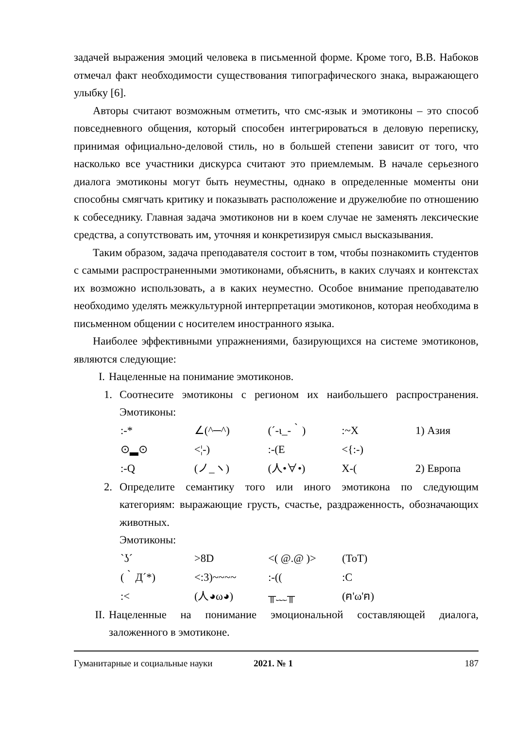задачей выражения эмоций человека в письменной форме. Кроме того, В.В. Набоков отмечал факт необходимости существования типографического знака, выражающего улыбку [6].
Авторы считают возможным отметить, что смс-язык и эмотиконы – это способ повседневного общения, который способен интегрироваться в деловую переписку, принимая официально-деловой стиль, но в большей степени зависит от того, что насколько все участники дискурса считают это приемлемым. В начале серьезного диалога эмотиконы могут быть неуместны, однако в определенные моменты они способны смягчать критику и показывать расположение и дружелюбие по отношению к собеседнику. Главная задача эмотиконов ни в коем случае не заменять лексические средства, а сопутствовать им, уточняя и конкретизируя смысл высказывания.
Таким образом, задача преподавателя состоит в том, чтобы познакомить студентов с самыми распространенными эмотиконами, объяснить, в каких случаях и контекстах их возможно использовать, а в каких неуместно. Особое внимание преподавателю необходимо уделять межкультурной интерпретации эмотиконов, которая необходима в письменном общении с носителем иностранного языка.
Наиболее эффективными упражнениями, базирующихся на системе эмотиконов, являются следующие:
I. Нацеленные на понимание эмотиконов.
1. Соотнесите эмотиконы с регионом их наибольшего распространения. Эмотиконы:
| :-* | ∠(^─^) | (´-ι_-｀) | :~X | 1) Азия |
| ⊙▂⊙ | <¦-) | :-(E | <{:-) | |
| :-Q | (ノ_ヽ) | (人•∀•) | X-( | 2) Европа |
2. Определите семантику того или иного эмотикона по следующим категориям: выражающие грусть, счастье, раздраженность, обозначающих животных.
Эмотиконы:
| `ʖ´ | >8D | <( @.@ )> | (ToT) |
| (｀Д´*) | <:3)~~~~ | :-(( | :C |
| :< | (人◕ω◕) | ╥﹏╥ | (ฅ'ω'ฅ) |
II.
Нацеленные на понимание эмоциональной составляющей диалога, заложенного в эмотиконе.
Гуманитарные и социальные науки 2021. № 1 187